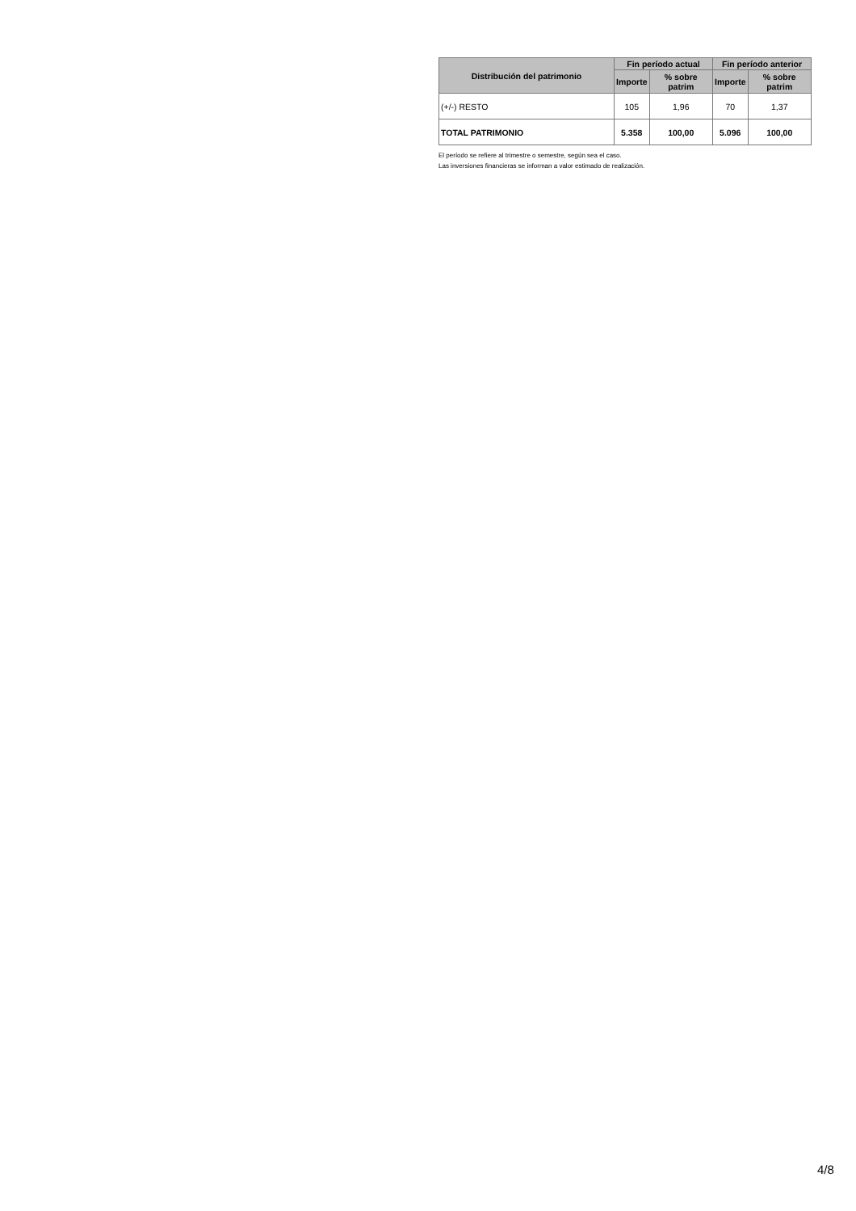| Distribución del patrimonio | Fin período actual | | Fin período anterior | |
| --- | --- | --- | --- | --- |
| | Importe | % sobre patrim | Importe | % sobre patrim |
| (+/-) RESTO | 105 | 1,96 | 70 | 1,37 |
| TOTAL PATRIMONIO | 5.358 | 100,00 | 5.096 | 100,00 |
El período se refiere al trimestre o semestre, según sea el caso.
Las inversiones financieras se informan a valor estimado de realización.
4/8